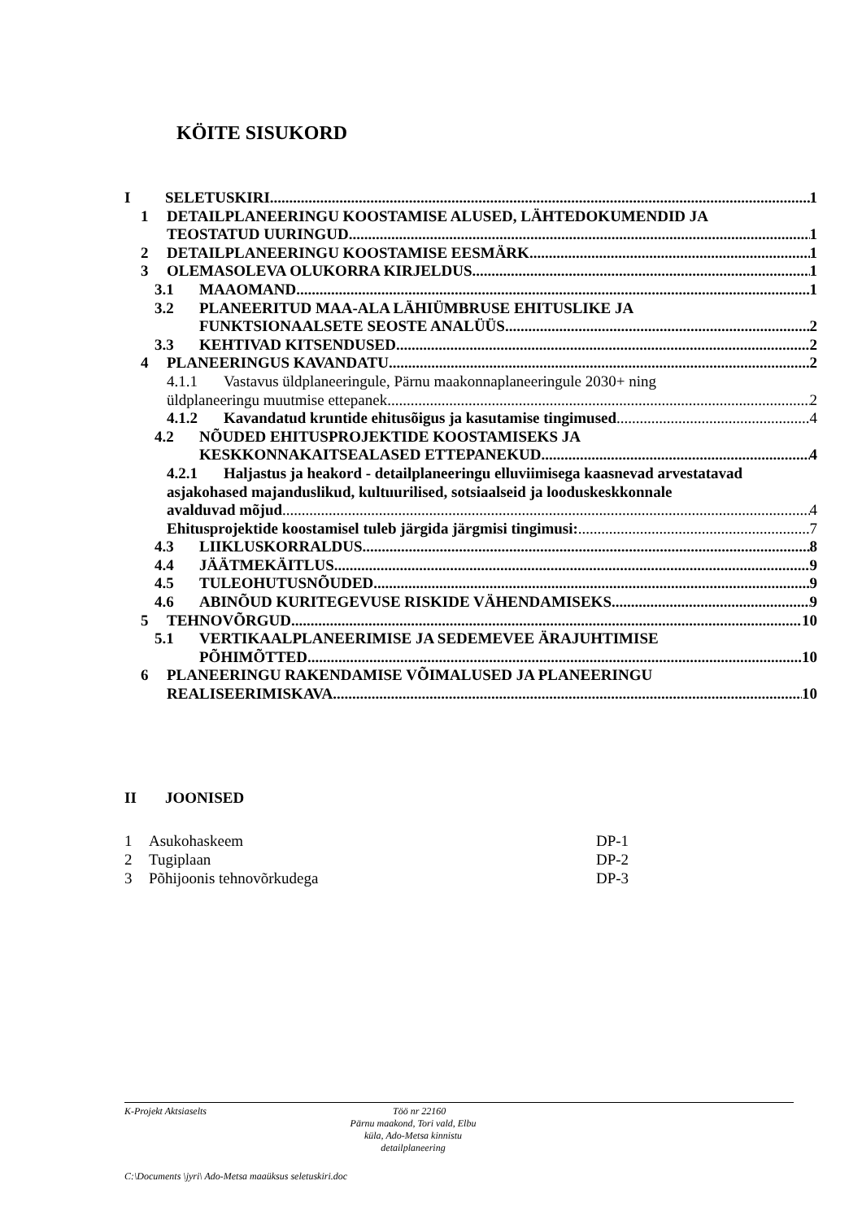KÖITE SISUKORD
I SELETUSKIRI 1
1 DETAILPLANEERINGU KOOSTAMISE ALUSED, LÄHTEDOKUMENDID JA
TEOSTATUD UURINGUD 1
2 DETAILPLANEERINGU KOOSTAMISE EESMÄRK 1
3 OLEMASOLEVA OLUKORRA KIRJELDUS 1
3.1 MAAOMAND 1
3.2 PLANEERITUD MAA-ALA LÄHIÜMBRUSE EHITUSLIKE JA
FUNKTSIONAALSETE SEOSTE ANALÜÜS 2
3.3 KEHTIVAD KITSENDUSED 2
4 PLANEERINGUS KAVANDATU 2
4.1.1 Vastavus üldplaneeringule, Pärnu maakonnaplaneeringule 2030+ ning
üldplaneeringu muutmise ettepanek 2
4.1.2 Kavandatud kruntide ehitusõigus ja kasutamise tingimused 4
4.2 NÕUDED EHITUSPROJEKTIDE KOOSTAMISEKS JA
KESKKONNAKAITSEALASED ETTEPANEKUD 4
4.2.1 Haljastus ja heakord - detailplaneeringu elluviimisega kaasnevad arvestatavad asjakohased majanduslikud, kultuurilised, sotsiaalseid ja looduskeskkonnale
avalduvad mõjud 4
Ehitusprojektide koostamisel tuleb järgida järgmisi tingimusi: 7
4.3 LIIKLUSKORRALDUS 8
4.4 JÄÄTMEKÄITLUS 9
4.5 TULEOHUTUSNÕUDED 9
4.6 ABINÕUD KURITEGEVUSE RISKIDE VÄHENDAMISEKS 9
5 TEHNOVÕRGUD 10
5.1 VERTIKAALPLANEERIMISE JA SEDEMEVEE ÄRAJUHTIMISE
PÕHIMÕTTED 10
6 PLANEERINGU RAKENDAMISE VÕIMALUSED JA PLANEERINGU
REALISEERIMISKAVA 10
II JOONISED
| 1 | Asukohaskeem | DP-1 |
| 2 | Tugiplaan | DP-2 |
| 3 | Põhijoonis tehnovõrkudega | DP-3 |
K-Projekt Aktsiaselts Töö nr 22160
Pärnu maakond, Tori vald, Elbu küla, Ado-Metsa kinnistu detailplaneering
C:\Documents \jyri\ Ado-Metsa maaüksus seletuskiri.doc